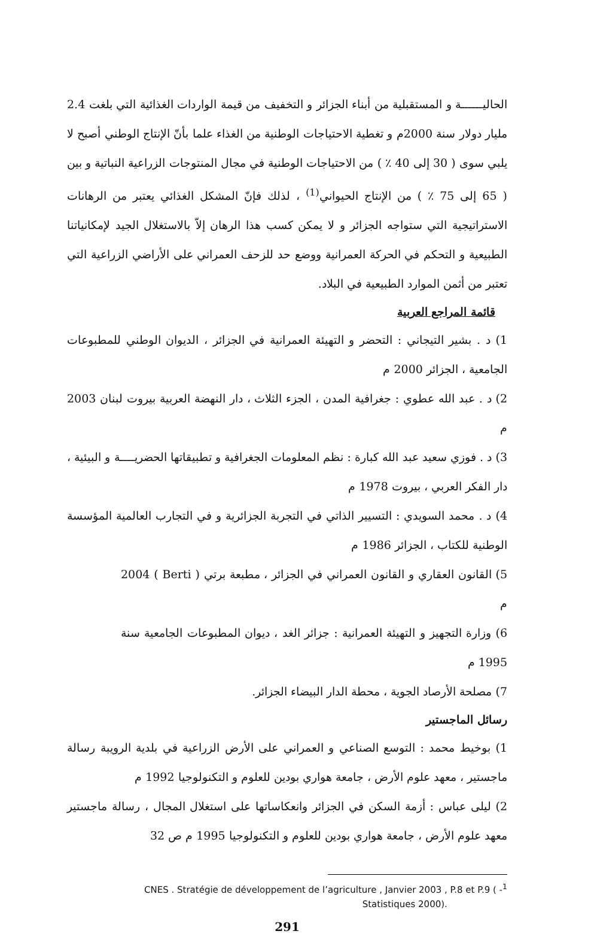الحاليــــــة و المستقبلية من أبناء الجزائر و التخفيف من قيمة الواردات الغذائية التي بلغت 2.4 مليار دولار سنة 2000م و تغطية الاحتياجات الوطنية من الغذاء علما بأنّ الإنتاج الوطني أصبح لا يلبي سوى ( 30 إلى 40 ٪ ) من الاحتياجات الوطنية في مجال المنتوجات الزراعية النباتية و بين ( 65 إلى 75 ٪ ) من الإنتاج الحيواني<sup>(1)</sup> ، لذلك فإنّ المشكل الغذائي يعتبر من الرهانات الاستراتيجية التي ستواجه الجزائر و لا يمكن كسب هذا الرهان إلاّ بالاستغلال الجيد لإمكانياتنا الطبيعية و التحكم في الحركة العمرانية ووضع حد للزحف العمراني على الأراضي الزراعية التي تعتبر من أثمن الموارد الطبيعية في البلاد.
قائمة المراجع العربية
1) د . بشير التيجاني : التحضر و التهيئة العمرانية في الجزائر ، الديوان الوطني للمطبوعات الجامعية ، الجزائر 2000 م
2) د . عبد الله عطوي : جغرافية المدن ، الجزء الثلاث ، دار النهضة العربية بيروت لبنان 2003 م
3) د . فوزي سعيد عبد الله كبارة : نظم المعلومات الجغرافية و تطبيقاتها الحضريــــة و البيئية ، دار الفكر العربي ، بيروت 1978 م
4) د . محمد السويدي : التسيير الذاتي في التجربة الجزائرية و في التجارب العالمية المؤسسة الوطنية للكتاب ، الجزائر 1986 م
5) القانون العقاري و القانون العمراني في الجزائر ، مطبعة برتي ( Berti ) 2004 م
6) وزارة التجهيز و التهيئة العمرانية : جزائر الغد ، ديوان المطبوعات الجامعية سنة 1995 م
7) مصلحة الأرصاد الجوية ، محطة الدار البيضاء الجزائر.
رسائل الماجستير
1) بوخيط محمد : التوسع الصناعي و العمراني على الأرض الزراعية في بلدية الرويبة رسالة ماجستير ، معهد علوم الأرض ، جامعة هواري بودين للعلوم و التكنولوجيا 1992 م
2) ليلى عباس : أزمة السكن في الجزائر وانعكاساتها على استغلال المجال ، رسالة ماجستير معهد علوم الأرض ، جامعة هواري بودين للعلوم و التكنولوجيا 1995 م ص 32
CNES . Stratégie de développement de l’agriculture , Janvier 2003 , P.8 et P.9 ( -<sup>1</sup>
Statistiques 2000).
291